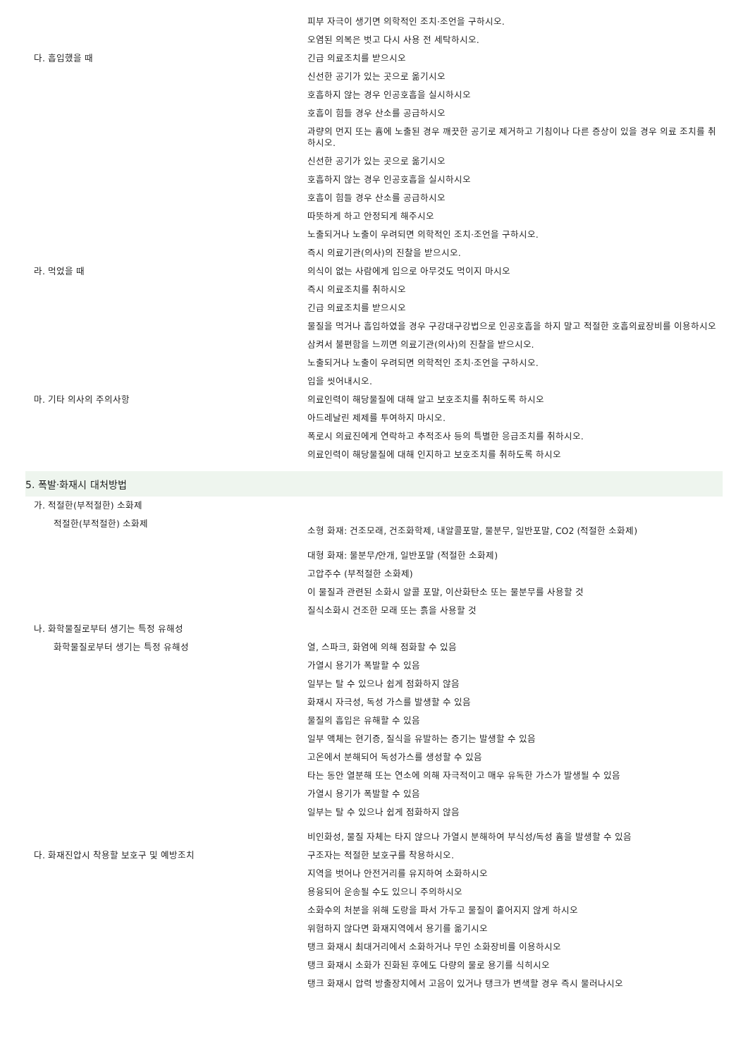피부 자극이 생기면 의학적인 조치·조언을 구하시오.
오염된 의복은 벗고 다시 사용 전 세탁하시오.
다. 흡입했을 때 긴급 의료조치를 받으시오
신선한 공기가 있는 곳으로 옮기시오
호흡하지 않는 경우 인공호흡을 실시하시오
호흡이 힘들 경우 산소를 공급하시오
과량의 먼지 또는 흄에 노출된 경우 깨끗한 공기로 제거하고 기침이나 다른 증상이 있을 경우 의료 조치를 취하시오.
신선한 공기가 있는 곳으로 옮기시오
호흡하지 않는 경우 인공호흡을 실시하시오
호흡이 힘들 경우 산소를 공급하시오
따뜻하게 하고 안정되게 해주시오
노출되거나 노출이 우려되면 의학적인 조치·조언을 구하시오.
즉시 의료기관(의사)의 진찰을 받으시오.
라. 먹었을 때 의식이 없는 사람에게 입으로 아무것도 먹이지 마시오
즉시 의료조치를 취하시오
긴급 의료조치를 받으시오
물질을 먹거나 흡입하였을 경우 구강대구강법으로 인공호흡을 하지 말고 적절한 호흡의료장비를 이용하시오
삼켜서 불편함을 느끼면 의료기관(의사)의 진찰을 받으시오.
노출되거나 노출이 우려되면 의학적인 조치·조언을 구하시오.
입을 씻어내시오.
마. 기타 의사의 주의사항 의료인력이 해당물질에 대해 알고 보호조치를 취하도록 하시오
아드레날린 제제를 투여하지 마시오.
폭로시 의료진에게 연락하고 추적조사 등의 특별한 응급조치를 취하시오.
의료인력이 해당물질에 대해 인지하고 보호조치를 취하도록 하시오
5. 폭발·화재시 대처방법
가. 적절한(부적절한) 소화제
적절한(부적절한) 소화제
소형 화재: 건조모래, 건조화학제, 내알콜포말, 물분무, 일반포말, CO2 (적절한 소화제)
대형 화재: 물분무/안개, 일반포말 (적절한 소화제)
고압주수 (부적절한 소화제)
이 물질과 관련된 소화시 알콜 포말, 이산화탄소 또는 물분무를 사용할 것
질식소화시 건조한 모래 또는 흙을 사용할 것
나. 화학물질로부터 생기는 특정 유해성
화학물질로부터 생기는 특정 유해성 열, 스파크, 화염에 의해 점화할 수 있음
가열시 용기가 폭발할 수 있음
일부는 탈 수 있으나 쉽게 점화하지 않음
화재시 자극성, 독성 가스를 발생할 수 있음
물질의 흡입은 유해할 수 있음
일부 액체는 현기증, 질식을 유발하는 증기는 발생할 수 있음
고온에서 분해되어 독성가스를 생성할 수 있음
타는 동안 열분해 또는 연소에 의해 자극적이고 매우 유독한 가스가 발생될 수 있음
가열시 용기가 폭발할 수 있음
일부는 탈 수 있으나 쉽게 점화하지 않음
비인화성, 물질 자체는 타지 않으나 가열시 분해하여 부식성/독성 흄을 발생할 수 있음
다. 화재진압시 착용할 보호구 및 예방조치 구조자는 적절한 보호구를 착용하시오.
지역을 벗어나 안전거리를 유지하여 소화하시오
용융되어 운송될 수도 있으니 주의하시오
소화수의 처분을 위해 도랑을 파서 가두고 물질이 흩어지지 않게 하시오
위험하지 않다면 화재지역에서 용기를 옮기시오
탱크 화재시 최대거리에서 소화하거나 무인 소화장비를 이용하시오
탱크 화재시 소화가 진화된 후에도 다량의 물로 용기를 식히시오
탱크 화재시 압력 방출장치에서 고음이 있거나 탱크가 변색할 경우 즉시 물러나시오